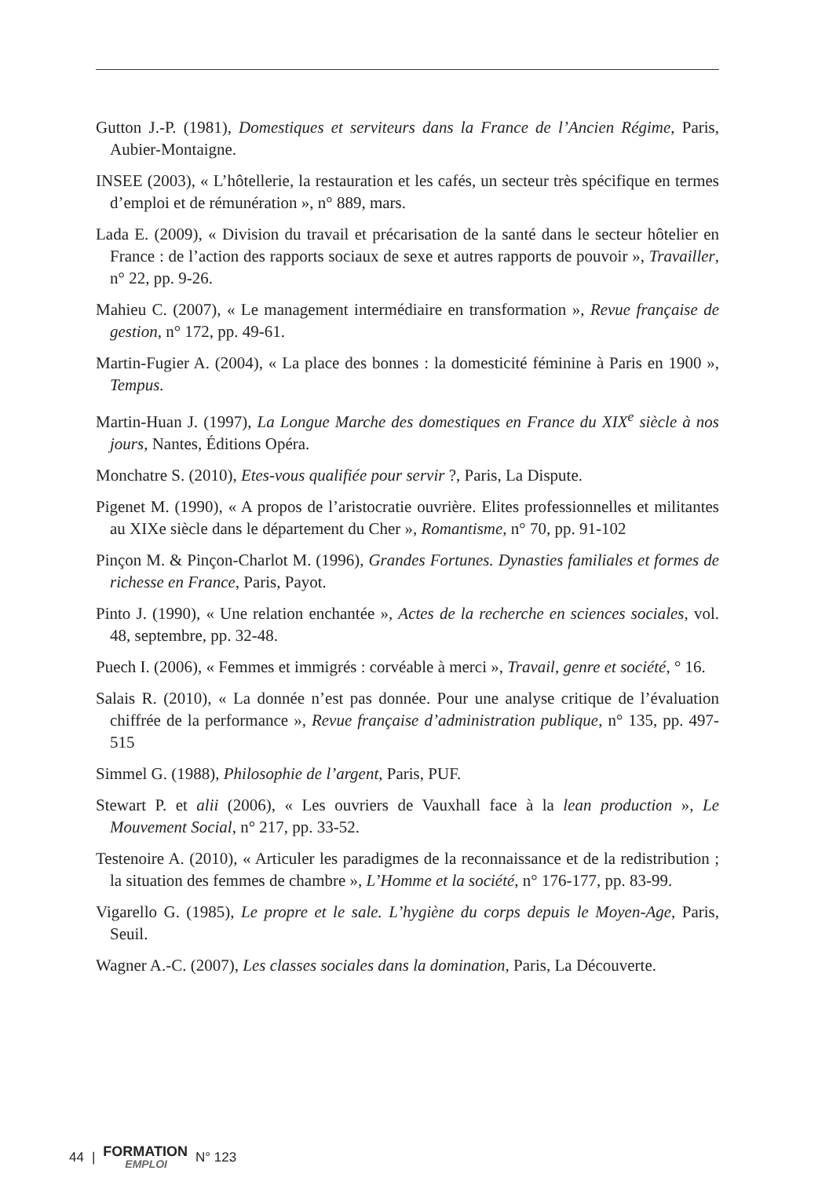Gutton J.-P. (1981), Domestiques et serviteurs dans la France de l’Ancien Régime, Paris, Aubier-Montaigne.
INSEE (2003), « L’hôtellerie, la restauration et les cafés, un secteur très spécifique en termes d’emploi et de rémunération », n° 889, mars.
Lada E. (2009), « Division du travail et précarisation de la santé dans le secteur hôtelier en France : de l’action des rapports sociaux de sexe et autres rapports de pouvoir », Travailler, n° 22, pp. 9-26.
Mahieu C. (2007), « Le management intermédiaire en transformation », Revue française de gestion, n° 172, pp. 49-61.
Martin-Fugier A. (2004), « La place des bonnes : la domesticité féminine à Paris en 1900 », Tempus.
Martin-Huan J. (1997), La Longue Marche des domestiques en France du XIX<sup>e</sup> siècle à nos jours, Nantes, Éditions Opéra.
Monchatre S. (2010), Etes-vous qualifiée pour servir ?, Paris, La Dispute.
Pigenet M. (1990), « A propos de l’aristocratie ouvrière. Elites professionnelles et militantes au XIXe siècle dans le département du Cher », Romantisme, n° 70, pp. 91-102
Pinçon M. & Pinçon-Charlot M. (1996), Grandes Fortunes. Dynasties familiales et formes de richesse en France, Paris, Payot.
Pinto J. (1990), « Une relation enchantée », Actes de la recherche en sciences sociales, vol. 48, septembre, pp. 32-48.
Puech I. (2006), « Femmes et immigrés : corvéable à merci », Travail, genre et société, ° 16.
Salais R. (2010), « La donnée n’est pas donnée. Pour une analyse critique de l’évaluation chiffrée de la performance », Revue française d’administration publique, n° 135, pp. 497-515
Simmel G. (1988), Philosophie de l’argent, Paris, PUF.
Stewart P. et alii (2006), « Les ouvriers de Vauxhall face à la lean production », Le Mouvement Social, n° 217, pp. 33-52.
Testenoire A. (2010), « Articuler les paradigmes de la reconnaissance et de la redistribution ; la situation des femmes de chambre », L’Homme et la société, n° 176-177, pp. 83-99.
Vigarello G. (1985), Le propre et le sale. L’hygiène du corps depuis le Moyen-Age, Paris, Seuil.
Wagner A.-C. (2007), Les classes sociales dans la domination, Paris, La Découverte.
44 |
FORMATION
EMPLOI
N° 123